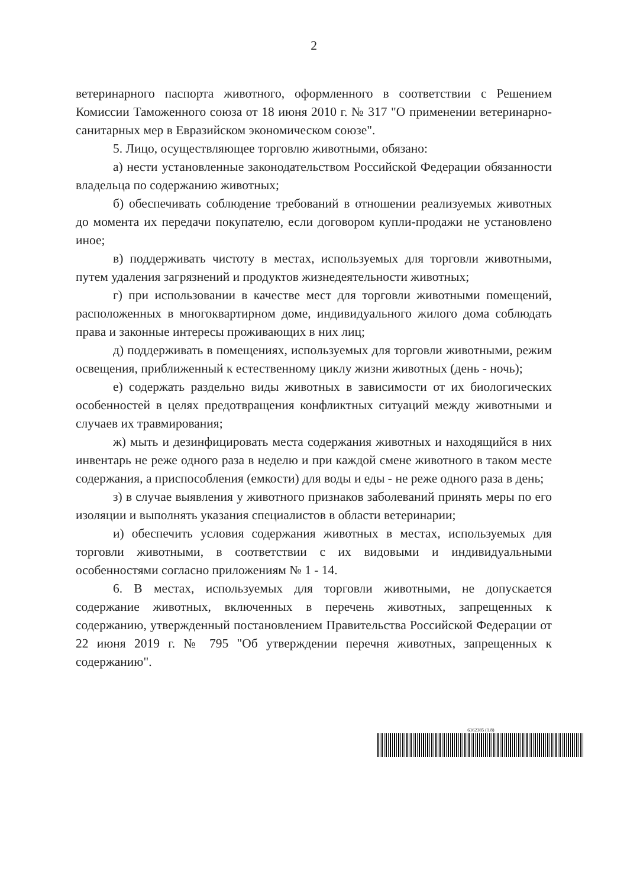2
ветеринарного паспорта животного, оформленного в соответствии с Решением Комиссии Таможенного союза от 18 июня 2010 г. № 317 "О применении ветеринарно-санитарных мер в Евразийском экономическом союзе".
5. Лицо, осуществляющее торговлю животными, обязано:
а) нести установленные законодательством Российской Федерации обязанности владельца по содержанию животных;
б) обеспечивать соблюдение требований в отношении реализуемых животных до момента их передачи покупателю, если договором купли-продажи не установлено иное;
в) поддерживать чистоту в местах, используемых для торговли животными, путем удаления загрязнений и продуктов жизнедеятельности животных;
г) при использовании в качестве мест для торговли животными помещений, расположенных в многоквартирном доме, индивидуального жилого дома соблюдать права и законные интересы проживающих в них лиц;
д) поддерживать в помещениях, используемых для торговли животными, режим освещения, приближенный к естественному циклу жизни животных (день - ночь);
е) содержать раздельно виды животных в зависимости от их биологических особенностей в целях предотвращения конфликтных ситуаций между животными и случаев их травмирования;
ж) мыть и дезинфицировать места содержания животных и находящийся в них инвентарь не реже одного раза в неделю и при каждой смене животного в таком месте содержания, а приспособления (емкости) для воды и еды - не реже одного раза в день;
з) в случае выявления у животного признаков заболеваний принять меры по его изоляции и выполнять указания специалистов в области ветеринарии;
и) обеспечить условия содержания животных в местах, используемых для торговли животными, в соответствии с их видовыми и индивидуальными особенностями согласно приложениям № 1 - 14.
6. В местах, используемых для торговли животными, не допускается содержание животных, включенных в перечень животных, запрещенных к содержанию, утвержденный постановлением Правительства Российской Федерации от 22 июня 2019 г. № 795 "Об утверждении перечня животных, запрещенных к содержанию".
6162385 (1.8)